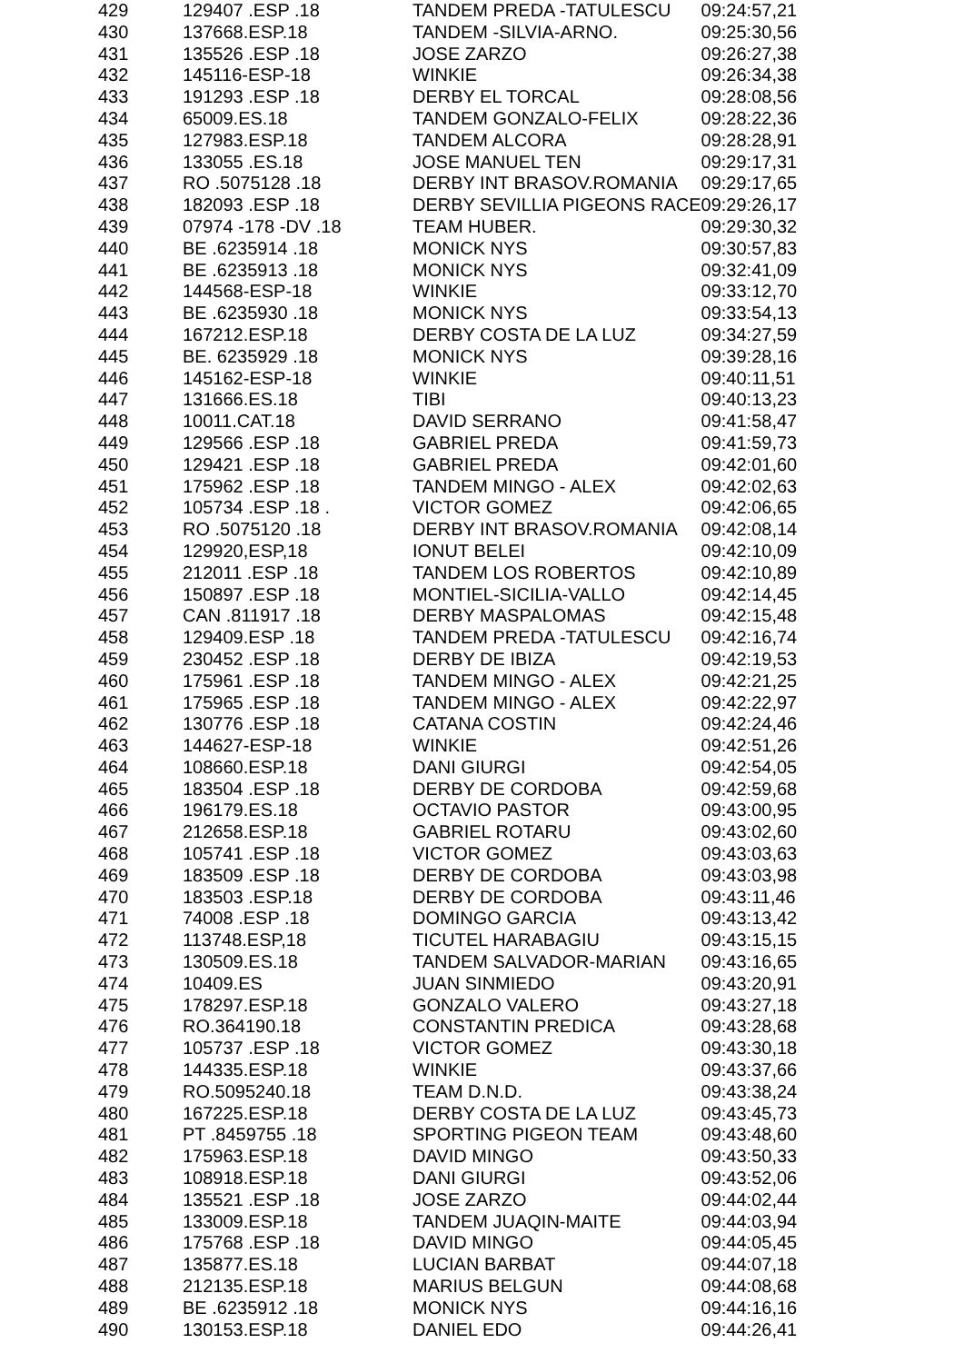| 429 | 129407 .ESP .18 | TANDEM PREDA -TATULESCU | 09:24:57,21 |
| 430 | 137668.ESP.18 | TANDEM -SILVIA-ARNO. | 09:25:30,56 |
| 431 | 135526 .ESP .18 | JOSE ZARZO | 09:26:27,38 |
| 432 | 145116-ESP-18 | WINKIE | 09:26:34,38 |
| 433 | 191293 .ESP .18 | DERBY EL TORCAL | 09:28:08,56 |
| 434 | 65009.ES.18 | TANDEM GONZALO-FELIX | 09:28:22,36 |
| 435 | 127983.ESP.18 | TANDEM ALCORA | 09:28:28,91 |
| 436 | 133055 .ES.18 | JOSE MANUEL TEN | 09:29:17,31 |
| 437 | RO .5075128 .18 | DERBY INT BRASOV.ROMANIA | 09:29:17,65 |
| 438 | 182093 .ESP .18 | DERBY SEVILLIA PIGEONS RACE | 09:29:26,17 |
| 439 | 07974 -178 -DV .18 | TEAM HUBER. | 09:29:30,32 |
| 440 | BE .6235914 .18 | MONICK NYS | 09:30:57,83 |
| 441 | BE .6235913 .18 | MONICK NYS | 09:32:41,09 |
| 442 | 144568-ESP-18 | WINKIE | 09:33:12,70 |
| 443 | BE .6235930 .18 | MONICK NYS | 09:33:54,13 |
| 444 | 167212.ESP.18 | DERBY COSTA DE LA LUZ | 09:34:27,59 |
| 445 | BE. 6235929 .18 | MONICK NYS | 09:39:28,16 |
| 446 | 145162-ESP-18 | WINKIE | 09:40:11,51 |
| 447 | 131666.ES.18 | TIBI | 09:40:13,23 |
| 448 | 10011.CAT.18 | DAVID SERRANO | 09:41:58,47 |
| 449 | 129566 .ESP .18 | GABRIEL PREDA | 09:41:59,73 |
| 450 | 129421 .ESP .18 | GABRIEL PREDA | 09:42:01,60 |
| 451 | 175962 .ESP .18 | TANDEM MINGO - ALEX | 09:42:02,63 |
| 452 | 105734 .ESP .18 . | VICTOR GOMEZ | 09:42:06,65 |
| 453 | RO .5075120 .18 | DERBY INT BRASOV.ROMANIA | 09:42:08,14 |
| 454 | 129920,ESP,18 | IONUT BELEI | 09:42:10,09 |
| 455 | 212011 .ESP .18 | TANDEM LOS ROBERTOS | 09:42:10,89 |
| 456 | 150897 .ESP .18 | MONTIEL-SICILIA-VALLO | 09:42:14,45 |
| 457 | CAN .811917 .18 | DERBY MASPALOMAS | 09:42:15,48 |
| 458 | 129409.ESP .18 | TANDEM PREDA -TATULESCU | 09:42:16,74 |
| 459 | 230452 .ESP .18 | DERBY DE IBIZA | 09:42:19,53 |
| 460 | 175961 .ESP .18 | TANDEM MINGO - ALEX | 09:42:21,25 |
| 461 | 175965 .ESP .18 | TANDEM MINGO - ALEX | 09:42:22,97 |
| 462 | 130776 .ESP .18 | CATANA COSTIN | 09:42:24,46 |
| 463 | 144627-ESP-18 | WINKIE | 09:42:51,26 |
| 464 | 108660.ESP.18 | DANI GIURGI | 09:42:54,05 |
| 465 | 183504 .ESP .18 | DERBY DE CORDOBA | 09:42:59,68 |
| 466 | 196179.ES.18 | OCTAVIO PASTOR | 09:43:00,95 |
| 467 | 212658.ESP.18 | GABRIEL ROTARU | 09:43:02,60 |
| 468 | 105741 .ESP .18 | VICTOR GOMEZ | 09:43:03,63 |
| 469 | 183509 .ESP .18 | DERBY DE CORDOBA | 09:43:03,98 |
| 470 | 183503 .ESP.18 | DERBY DE CORDOBA | 09:43:11,46 |
| 471 | 74008 .ESP .18 | DOMINGO GARCIA | 09:43:13,42 |
| 472 | 113748.ESP,18 | TICUTEL HARABAGIU | 09:43:15,15 |
| 473 | 130509.ES.18 | TANDEM SALVADOR-MARIAN | 09:43:16,65 |
| 474 | 10409.ES | JUAN SINMIEDO | 09:43:20,91 |
| 475 | 178297.ESP.18 | GONZALO VALERO | 09:43:27,18 |
| 476 | RO.364190.18 | CONSTANTIN PREDICA | 09:43:28,68 |
| 477 | 105737 .ESP .18 | VICTOR GOMEZ | 09:43:30,18 |
| 478 | 144335.ESP.18 | WINKIE | 09:43:37,66 |
| 479 | RO.5095240.18 | TEAM D.N.D. | 09:43:38,24 |
| 480 | 167225.ESP.18 | DERBY COSTA DE LA LUZ | 09:43:45,73 |
| 481 | PT .8459755 .18 | SPORTING PIGEON TEAM | 09:43:48,60 |
| 482 | 175963.ESP.18 | DAVID MINGO | 09:43:50,33 |
| 483 | 108918.ESP.18 | DANI GIURGI | 09:43:52,06 |
| 484 | 135521 .ESP .18 | JOSE ZARZO | 09:44:02,44 |
| 485 | 133009.ESP.18 | TANDEM JUAQIN-MAITE | 09:44:03,94 |
| 486 | 175768 .ESP .18 | DAVID MINGO | 09:44:05,45 |
| 487 | 135877.ES.18 | LUCIAN BARBAT | 09:44:07,18 |
| 488 | 212135.ESP.18 | MARIUS BELGUN | 09:44:08,68 |
| 489 | BE .6235912 .18 | MONICK NYS | 09:44:16,16 |
| 490 | 130153.ESP.18 | DANIEL EDO | 09:44:26,41 |